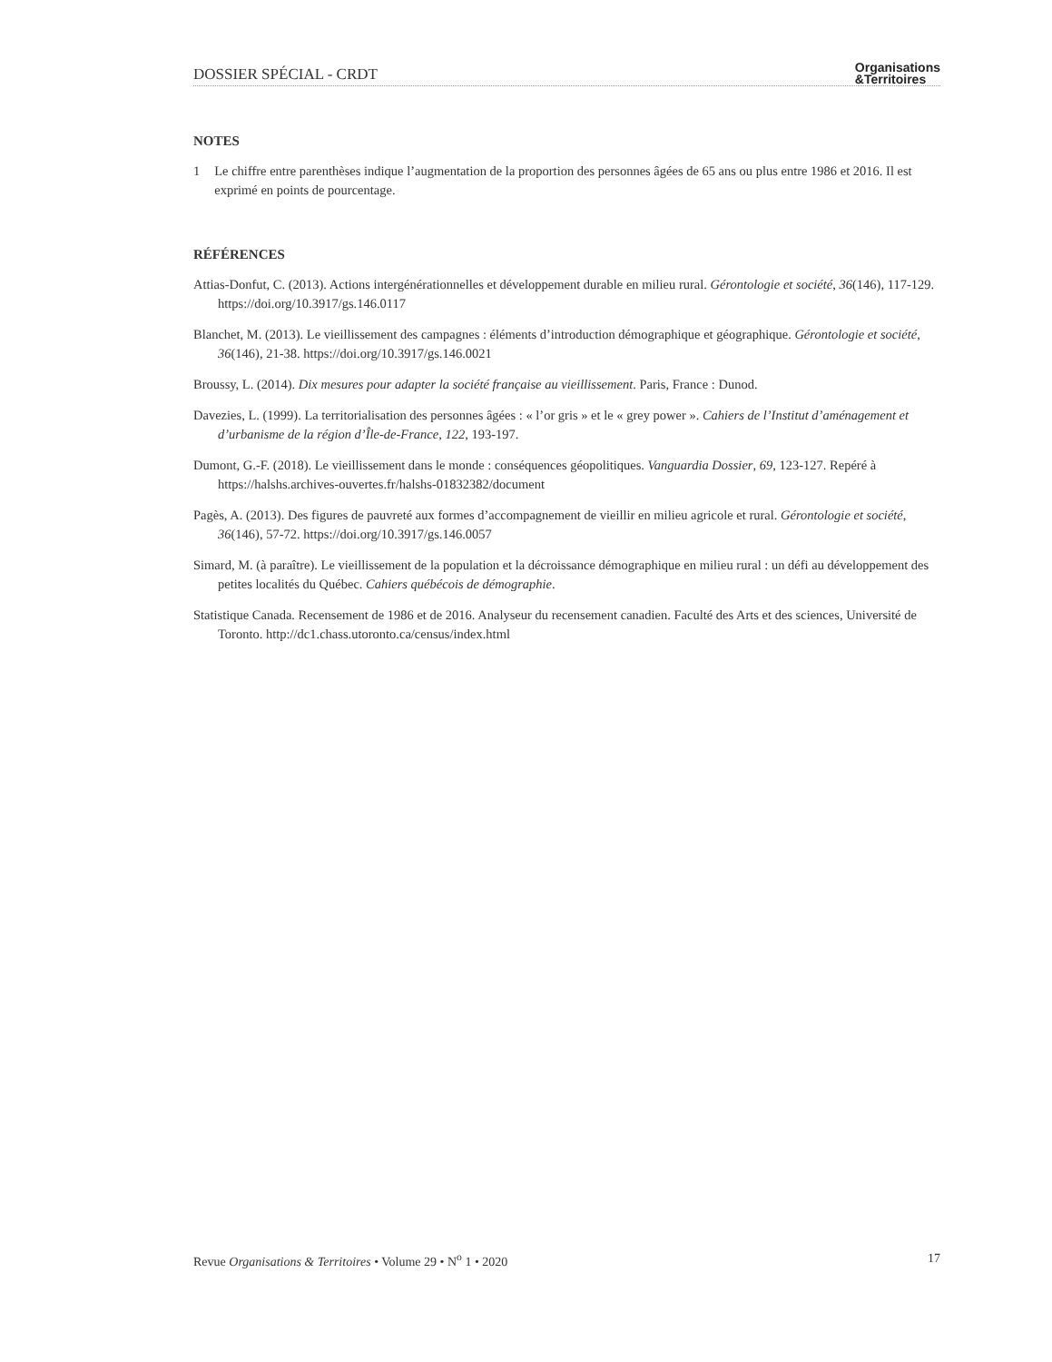DOSSIER SPÉCIAL - CRDT Organisations
&Territoires
NOTES
1 Le chiffre entre parenthèses indique l’augmentation de la proportion des personnes âgées de 65 ans ou plus entre 1986 et 2016. Il est exprimé en points de pourcentage.
RÉFÉRENCES
Attias-Donfut, C. (2013). Actions intergénérationnelles et développement durable en milieu rural. Gérontologie et société, 36(146), 117-129. https://doi.org/10.3917/gs.146.0117
Blanchet, M. (2013). Le vieillissement des campagnes : éléments d’introduction démographique et géographique. Gérontologie et société, 36(146), 21-38. https://doi.org/10.3917/gs.146.0021
Broussy, L. (2014). Dix mesures pour adapter la société française au vieillissement. Paris, France : Dunod.
Davezies, L. (1999). La territorialisation des personnes âgées : « l’or gris » et le « grey power ». Cahiers de l’Institut d’aménagement et d’urbanisme de la région d’Île-de-France, 122, 193-197.
Dumont, G.-F. (2018). Le vieillissement dans le monde : conséquences géopolitiques. Vanguardia Dossier, 69, 123-127. Repéré à https://halshs.archives-ouvertes.fr/halshs-01832382/document
Pagès, A. (2013). Des figures de pauvreté aux formes d’accompagnement de vieillir en milieu agricole et rural. Gérontologie et société, 36(146), 57-72. https://doi.org/10.3917/gs.146.0057
Simard, M. (à paraître). Le vieillissement de la population et la décroissance démographique en milieu rural : un défi au développement des petites localités du Québec. Cahiers québécois de démographie.
Statistique Canada. Recensement de 1986 et de 2016. Analyseur du recensement canadien. Faculté des Arts et des sciences, Université de Toronto. http://dc1.chass.utoronto.ca/census/index.html
Revue Organisations & Territoires • Volume 29 • N<sup>o</sup> 1 • 2020 17